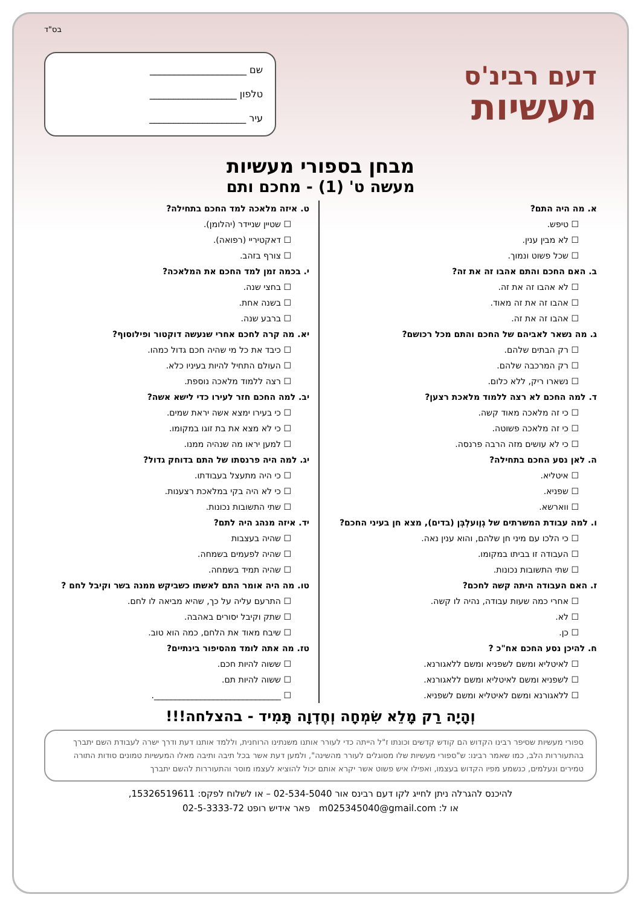בס"ד
דעם רבינ'ס
מעשיות
שם ____________________
טלפון __________________
עיר ____________________
מבחן בספורי מעשיות
מעשה ט' (1) - מחכם ותם
א. מה היה התם?
טיפש.
לא מבין ענין.
שכל פשוט ונמוך.
ב. האם החכם והתם אהבו זה את זה?
לא אהבו זה את זה.
אהבו זה את זה מאוד.
אהבו זה את זה.
ג. מה נשאר לאביהם של החכם והתם מכל רכושם?
רק הבתים שלהם.
רק המרכבה שלהם.
נשארו ריק, ללא כלום.
ד. למה החכם לא רצה ללמוד מלאכת רצען?
כי זה מלאכה מאוד קשה.
כי זה מלאכה פשוטה.
כי לא עושים מזה הרבה פרנסה.
ה. לאן נסע החכם בתחילה?
איטליא.
שפניא.
ווארשא.
ו. למה עבודת המשרתים של גְוֶועלְבְּן (בדים), מצא חן בעיני החכם?
כי הלכו עם מיני חן שלהם, והוא ענין נאה.
העבודה זו בביתו במקומו.
שתי התשובות נכונות.
ז. האם העבודה היתה קשה לחכם?
אחרי כמה שעות עבודה, נהיה לו קשה.
לא.
כן.
ח. להיכן נסע החכם אח"כ ?
לאיטליא ומשם לשפניא ומשם ללאגורנא.
לשפניא ומשם לאיטליא ומשם ללאגורנא.
ללאגורנא ומשם לאיטליא ומשם לשפניא.
ט. איזה מלאכה למד החכם בתחילה?
שטיין שניידר (יהלומן).
דאקטיריי (רפואה).
צורף בזהב.
י. בכמה זמן למד החכם את המלאכה?
בחצי שנה.
בשנה אחת.
ברבע שנה.
יא. מה קרה לחכם אחרי שנעשה דוקטור ופילוסוף?
כיבד את כל מי שהיה חכם גדול כמהו.
העולם התחיל להיות בעיניו כלא.
רצה ללמוד מלאכה נוספת.
יב. למה החכם חזר לעירו כדי לישא אשה?
כי בעירו ימצא אשה יראת שמים.
כי לא מצא את בת זוגו במקומו.
למען יראו מה שנהיה ממנו.
יג. למה היה פרנסתו של התם בדוחק גדול?
כי היה מתעצל בעבודתו.
כי לא היה בקי במלאכת רצענות.
שתי התשובות נכונות.
יד. איזה מנהג היה לתם?
שהיה בעצבות
שהיה לפעמים בשמחה.
שהיה תמיד בשמחה.
טו. מה היה אומר התם לאשתו כשביקש ממנה בשר וקיבל לחם ?
התרעם עליה על כך, שהיא מביאה לו לחם.
שתק וקיבל יסורים באהבה.
שיבח מאוד את הלחם, כמה הוא טוב.
טז. מה אתה לומד מהסיפור בינתיים?
ששוה להיות חכם.
ששוה להיות תם.
______________________________.
וְהָיָה רַק מָלֵא שִׂמְחָה וְחֶדְוָה תָּמִיד - בהצלחה!!!
ספורי מעשיות שסיפר רבינו הקדוש הם קודש קדשים וכונתו ז"ל הייתה כדי לעורר אותנו משנתינו הרוחנית, וללמד אותנו דעת ודרך ישרה לעבודת השם יתברך בהתעוררות הלב, כמו שאמר רבינו: ש"ספורי מעשיות שלו מסוגלים לעורר מהשינה", ולמען דעת אשר בכל תיבה ותיבה מאלו המעשיות טמונים סודות התורה טמירים ונעלמים, כנשמע מפיו הקדוש בעצמו, ואפילו איש פשוט אשר יקרא אותם יכול להוציא לעצמו מוסר והתעוררות להשם יתברך
להיכנס להגרלה ניתן לחייג לקו דעם רבינס אור 02-534-5040 – או לשלוח לפקס: 15326519611,
או ל: m025345040@gmail.com פאר אידיש רופט 02-5-3333-72